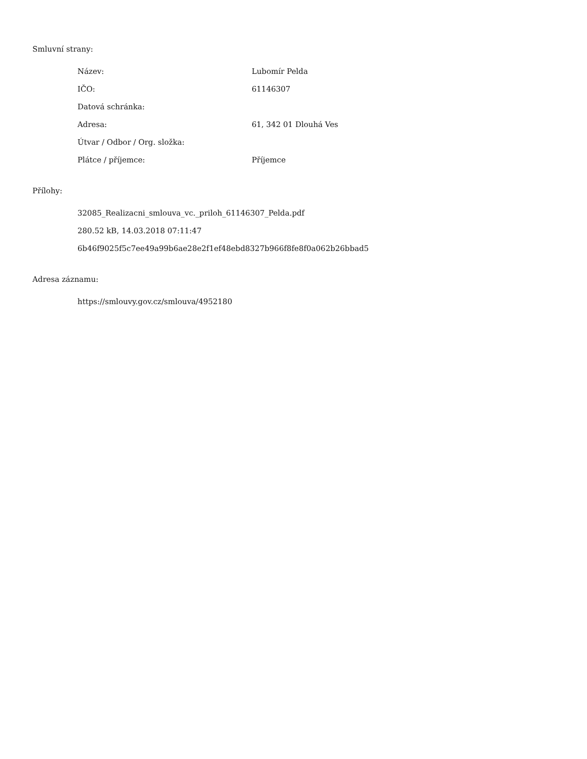Smluvní strany:
| Název: | Lubomír Pelda |
| IČO: | 61146307 |
| Datová schránka: | |
| Adresa: | 61, 342 01 Dlouhá Ves |
| Útvar / Odbor / Org. složka: | |
| Plátce / příjemce: | Příjemce |
Přílohy:
32085_Realizacni_smlouva_vc._priloh_61146307_Pelda.pdf
280.52 kB, 14.03.2018 07:11:47
6b46f9025f5c7ee49a99b6ae28e2f1ef48ebd8327b966f8fe8f0a062b26bbad5
Adresa záznamu:
https://smlouvy.gov.cz/smlouva/4952180